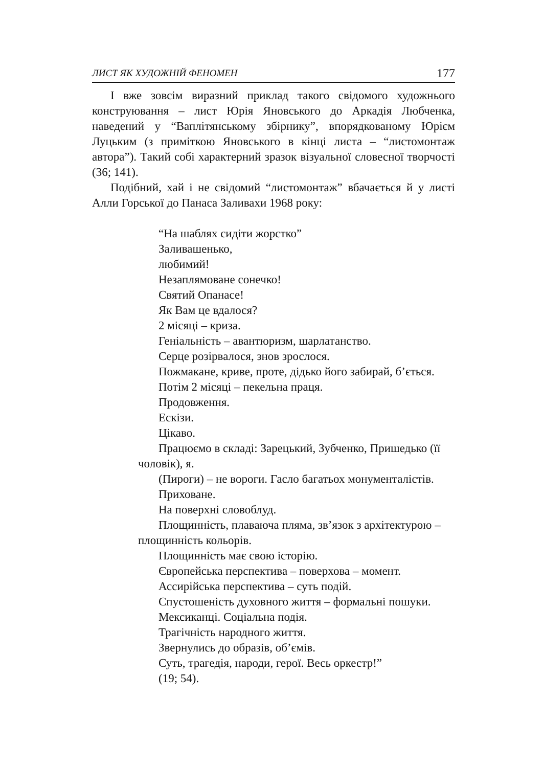ЛИСТ ЯК ХУДОЖНІЙ ФЕНОМЕН 177
І вже зовсім виразний приклад такого свідомого художнього конструювання – лист Юрія Яновського до Аркадія Любченка, наведений у “Ваплітянському збірнику”, впорядкованому Юрієм Луцьким (з приміткою Яновського в кінці листа – “листомонтаж автора”). Такий собі характерний зразок візуальної словесної творчості (36; 141).
Подібний, хай і не свідомий “листомонтаж” вбачається й у листі Алли Горської до Панаса Заливахи 1968 року:
“На шаблях сидіти жорстко”
Заливашенько,
любимий!
Незаплямоване сонечко!
Святий Опанасе!
Як Вам це вдалося?
2 місяці – криза.
Геніальність – авантюризм, шарлатанство.
Серце розірвалося, знов зрослося.
Пожмакане, криве, проте, дідько його забирай, б’ється.
Потім 2 місяці – пекельна праця.
Продовження.
Ескізи.
Цікаво.
Працюємо в складі: Зарецький, Зубченко, Пришедько (її чоловік), я.
(Пироги) – не вороги. Гасло багатьох монументалістів.
Приховане.
На поверхні словоблуд.
Площинність, плаваюча пляма, зв’язок з архітектурою – площинність кольорів.
Площинність має свою історію.
Європейська перспектива – поверхова – момент.
Ассирійська перспектива – суть подій.
Спустошеність духовного життя – формальні пошуки.
Мексиканці. Соціальна подія.
Трагічність народного життя.
Звернулись до образів, об’ємів.
Суть, трагедія, народи, герої. Весь оркестр!”
(19; 54).